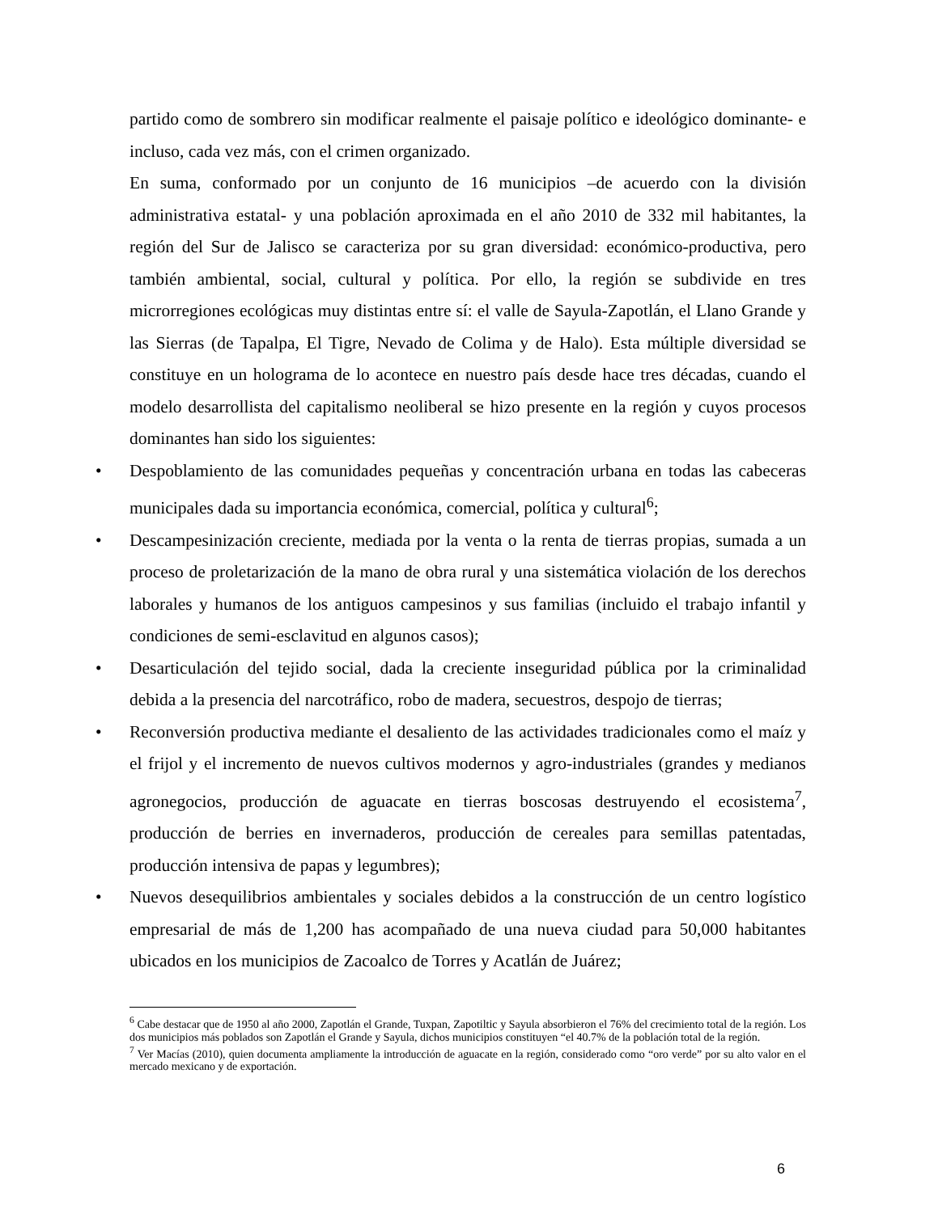partido como de sombrero sin modificar realmente el paisaje político e ideológico dominante- e incluso, cada vez más, con el crimen organizado.
En suma, conformado por un conjunto de 16 municipios –de acuerdo con la división administrativa estatal- y una población aproximada en el año 2010 de 332 mil habitantes, la región del Sur de Jalisco se caracteriza por su gran diversidad: económico-productiva, pero también ambiental, social, cultural y política. Por ello, la región se subdivide en tres microrregiones ecológicas muy distintas entre sí: el valle de Sayula-Zapotlán, el Llano Grande y las Sierras (de Tapalpa, El Tigre, Nevado de Colima y de Halo). Esta múltiple diversidad se constituye en un holograma de lo acontece en nuestro país desde hace tres décadas, cuando el modelo desarrollista del capitalismo neoliberal se hizo presente en la región y cuyos procesos dominantes han sido los siguientes:
• Despoblamiento de las comunidades pequeñas y concentración urbana en todas las cabeceras municipales dada su importancia económica, comercial, política y cultural<sup>6</sup>;
• Descampesinización creciente, mediada por la venta o la renta de tierras propias, sumada a un proceso de proletarización de la mano de obra rural y una sistemática violación de los derechos laborales y humanos de los antiguos campesinos y sus familias (incluido el trabajo infantil y condiciones de semi-esclavitud en algunos casos);
• Desarticulación del tejido social, dada la creciente inseguridad pública por la criminalidad debida a la presencia del narcotráfico, robo de madera, secuestros, despojo de tierras;
• Reconversión productiva mediante el desaliento de las actividades tradicionales como el maíz y el frijol y el incremento de nuevos cultivos modernos y agro-industriales (grandes y medianos agronegocios, producción de aguacate en tierras boscosas destruyendo el ecosistema<sup>7</sup>, producción de berries en invernaderos, producción de cereales para semillas patentadas, producción intensiva de papas y legumbres);
• Nuevos desequilibrios ambientales y sociales debidos a la construcción de un centro logístico empresarial de más de 1,200 has acompañado de una nueva ciudad para 50,000 habitantes ubicados en los municipios de Zacoalco de Torres y Acatlán de Juárez;
<sup>6</sup> Cabe destacar que de 1950 al año 2000, Zapotlán el Grande, Tuxpan, Zapotiltic y Sayula absorbieron el 76% del crecimiento total de la región. Los dos municipios más poblados son Zapotlán el Grande y Sayula, dichos municipios constituyen “el 40.7% de la población total de la región.
<sup>7</sup> Ver Macías (2010), quien documenta ampliamente la introducción de aguacate en la región, considerado como “oro verde” por su alto valor en el mercado mexicano y de exportación.
6